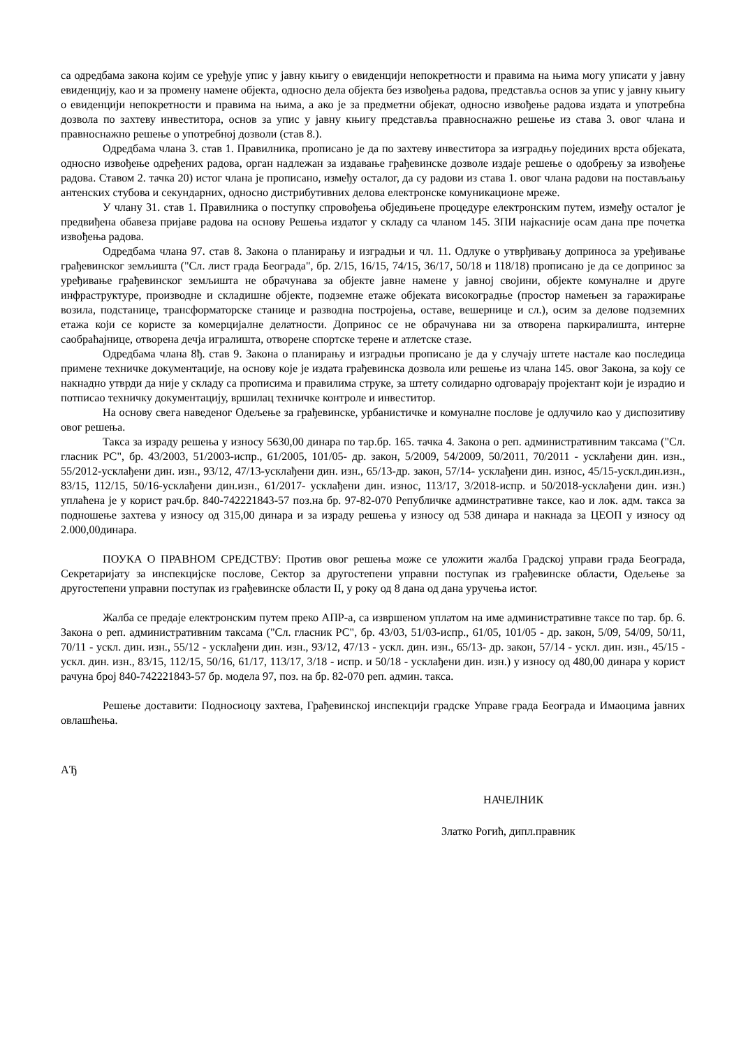са одредбама закона којим се уређује упис у јавну књигу о евиденцији непокретности и правима на њима могу уписати у јавну евиденцију, као и за промену намене објекта, односно дела објекта без извођења радова, представља основ за упис у јавну књигу о евиденцији непокретности и правима на њима, а ако је за предметни објекат, односно извођење радова издата и употребна дозвола по захтеву инвеститора, основ за упис у јавну књигу представља правноснажно решење из става 3. овог члана и правноснажно решење о употребној дозволи (став 8.).
Одредбама члана 3. став 1. Правилника, прописано је да по захтеву инвеститора за изградњу појединих врста објеката, односно извођење одређених радова, орган надлежан за издавање грађевинске дозволе издаје решење о одобрењу за извођење радова. Ставом 2. тачка 20) истог члана је прописано, између осталог, да су радови из става 1. овог члана радови на постављању антенских стубова и секундарних, односно дистрибутивних делова електронске комуникационе мреже.
У члану 31. став 1. Правилника о поступку спровођења обједињене процедуре електронским путем, између осталог је предвиђена обавеза пријаве радова на основу Решења издатог у складу са чланом 145. ЗПИ најкасније осам дана пре почетка извођења радова.
Одредбама члана 97. став 8. Закона о планирању и изградњи и чл. 11. Одлуке о утврђивању доприноса за уређивање грађевинског земљишта ("Сл. лист града Београда", бр. 2/15, 16/15, 74/15, 36/17, 50/18 и 118/18) прописано је да се допринос за уређивање грађевинског земљишта не обрачунава за објекте јавне намене у јавној својини, објекте комуналне и друге инфраструктуре, производне и складишне објекте, подземне етаже објеката високоградње (простор намењен за гаражирање возила, подстанице, трансформаторске станице и разводна постројења, оставе, вешернице и сл.), осим за делове подземних етажа који се користе за комерцијалне делатности. Допринос се не обрачунава ни за отворена паркиралишта, интерне саобраћајнице, отворена дечја игралишта, отворене спортске терене и атлетске стазе.
Одредбама члана 8ђ. став 9. Закона о планирању и изградњи прописано је да у случају штете настале као последица примене техничке документације, на основу које је издата грађевинска дозвола или решење из члана 145. овог Закона, за коју се накнадно утврди да није у складу са прописима и правилима струке, за штету солидарно одговарају пројектант који је израдио и потписао техничку документацију, вршилац техничке контроле и инвеститор.
На основу свега наведеног Одељење за грађевинске, урбанистичке и комуналне послове је одлучило као у диспозитиву овог решења.
Такса за израду решења у износу 5630,00 динара по тар.бр. 165. тачка 4. Закона о реп. административним таксама ("Сл. гласник РС", бр. 43/2003, 51/2003-испр., 61/2005, 101/05- др. закон, 5/2009, 54/2009, 50/2011, 70/2011 - усклађени дин. изн., 55/2012-усклађени дин. изн., 93/12, 47/13-усклађени дин. изн., 65/13-др. закон, 57/14- усклађени дин. износ, 45/15-ускл.дин.изн., 83/15, 112/15, 50/16-усклађени дин.изн., 61/2017- усклађени дин. износ, 113/17, 3/2018-испр. и 50/2018-усклађени дин. изн.) уплаћена је у корист рач.бр. 840-742221843-57 поз.на бр. 97-82-070 Републичке админстративне таксе, као и лок. адм. такса за подношење захтева у износу од 315,00 динара и за израду решења у износу од 538 динара и накнада за ЦЕОП у износу од 2.000,00динара.
ПОУКА О ПРАВНОМ СРЕДСТВУ: Против овог решења може се уложити жалба Градској управи града Београда, Секретаријату за инспекцијске послове, Сектор за другостепени управни поступак из грађевинске области, Одељење за другостепени управни поступак из грађевинске области II, у року од 8 дана од дана уручења истог.
Жалба се предаје електронским путем преко АПР-а, са извршеном уплатом на име административне таксе по тар. бр. 6. Закона о реп. административним таксама ("Сл. гласник РС", бр. 43/03, 51/03-испр., 61/05, 101/05 - др. закон, 5/09, 54/09, 50/11, 70/11 - ускл. дин. изн., 55/12 - усклађени дин. изн., 93/12, 47/13 - ускл. дин. изн., 65/13- др. закон, 57/14 - ускл. дин. изн., 45/15 - ускл. дин. изн., 83/15, 112/15, 50/16, 61/17, 113/17, 3/18 - испр. и 50/18 - усклађени дин. изн.) у износу од 480,00 динара у корист рачуна број 840-742221843-57 бр. модела 97, поз. на бр. 82-070 реп. админ. такса.
Решење доставити: Подносиоцу захтева, Грађевинској инспекцији градске Управе града Београда и Имаоцима јавних овлашћења.
АЂ
НАЧЕЛНИК
Златко Рогић, дипл.правник